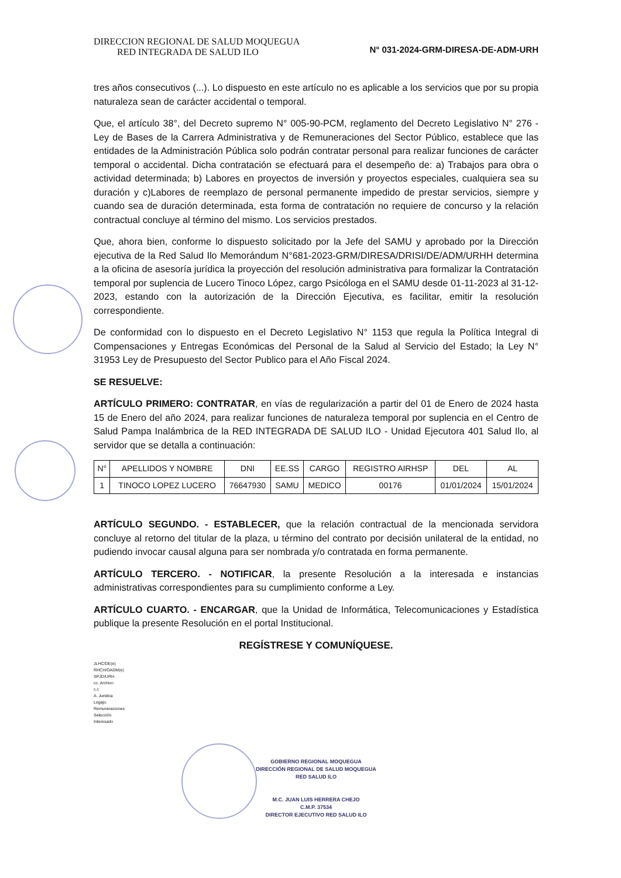DIRECCION REGIONAL DE SALUD MOQUEGUA
RED INTEGRADA DE SALUD ILO N° 031-2024-GRM-DIRESA-DE-ADM-URH
tres años consecutivos (...). Lo dispuesto en este artículo no es aplicable a los servicios que por su propia naturaleza sean de carácter accidental o temporal.
Que, el artículo 38°, del Decreto supremo N° 005-90-PCM, reglamento del Decreto Legislativo N° 276 -Ley de Bases de la Carrera Administrativa y de Remuneraciones del Sector Público, establece que las entidades de la Administración Pública solo podrán contratar personal para realizar funciones de carácter temporal o accidental. Dicha contratación se efectuará para el desempeño de: a) Trabajos para obra o actividad determinada; b) Labores en proyectos de inversión y proyectos especiales, cualquiera sea su duración y c)Labores de reemplazo de personal permanente impedido de prestar servicios, siempre y cuando sea de duración determinada, esta forma de contratación no requiere de concurso y la relación contractual concluye al término del mismo. Los servicios prestados.
Que, ahora bien, conforme lo dispuesto solicitado por la Jefe del SAMU y aprobado por la Dirección ejecutiva de la Red Salud Ilo Memorándum N°681-2023-GRM/DIRESA/DRISI/DE/ADM/URHH determina a la oficina de asesoría jurídica la proyección del resolución administrativa para formalizar la Contratación temporal por suplencia de Lucero Tinoco López, cargo Psicóloga en el SAMU desde 01-11-2023 al 31-12-2023, estando con la autorización de la Dirección Ejecutiva, es facilitar, emitir la resolución correspondiente.
De conformidad con lo dispuesto en el Decreto Legislativo N° 1153 que regula la Política Integral di Compensaciones y Entregas Económicas del Personal de la Salud al Servicio del Estado; la Ley N° 31953 Ley de Presupuesto del Sector Publico para el Año Fiscal 2024.
SE RESUELVE:
ARTÍCULO PRIMERO: CONTRATAR, en vías de regularización a partir del 01 de Enero de 2024 hasta 15 de Enero del año 2024, para realizar funciones de naturaleza temporal por suplencia en el Centro de Salud Pampa Inalámbrica de la RED INTEGRADA DE SALUD ILO - Unidad Ejecutora 401 Salud Ilo, al servidor que se detalla a continuación:
| N° | APELLIDOS Y NOMBRE | DNI | EE.SS | CARGO | REGISTRO AIRHSP | DEL | AL |
| --- | --- | --- | --- | --- | --- | --- | --- |
| 1 | TINOCO LOPEZ LUCERO | 76647930 | SAMU | MEDICO | 00176 | 01/01/2024 | 15/01/2024 |
ARTÍCULO SEGUNDO. - ESTABLECER, que la relación contractual de la mencionada servidora concluye al retorno del titular de la plaza, u término del contrato por decisión unilateral de la entidad, no pudiendo invocar causal alguna para ser nombrada y/o contratada en forma permanente.
ARTÍCULO TERCERO. - NOTIFICAR, la presente Resolución a la interesada e instancias administrativas correspondientes para su cumplimiento conforme a Ley.
ARTÍCULO CUARTO. - ENCARGAR, que la Unidad de Informática, Telecomunicaciones y Estadística publique la presente Resolución en el portal Institucional.
REGÍSTRESE Y COMUNÍQUESE.
JLHC/DE(e)
RHCH/OADM(e)
SPJD/URH.
cc. Archivo
c.c
A. Juridica
Legajo.
Remuneraciones
Selección
Interesado
GOBIERNO REGIONAL MOQUEGUA
DIRECCIÓN REGIONAL DE SALUD MOQUEGUA
RED SALUD ILO
M.C. JUAN LUIS HERRERA CHEJO
C.M.P. 37534
DIRECTOR EJECUTIVO RED SALUD ILO